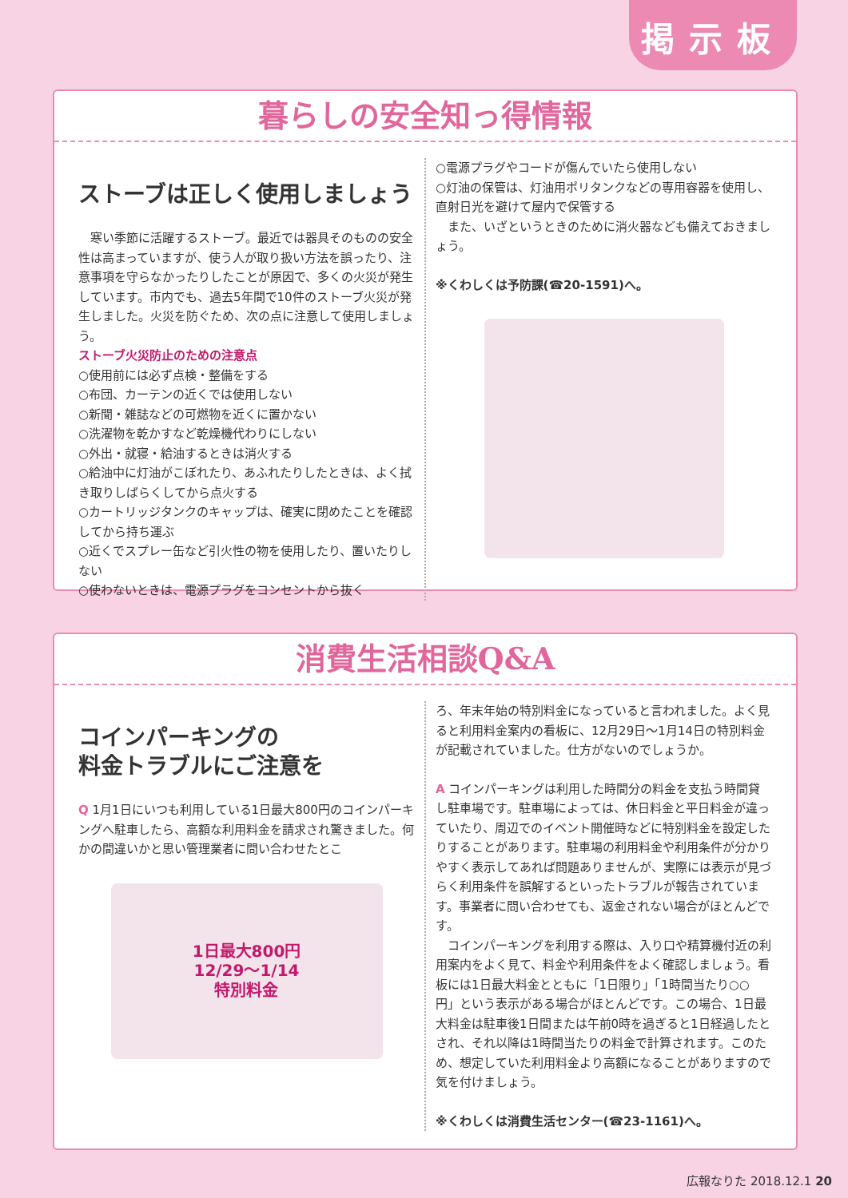掲示板
暮らしの安全知っ得情報
ストーブは正しく使用しましょう
　寒い季節に活躍するストーブ。最近では器具そのものの安全性は高まっていますが、使う人が取り扱い方法を誤ったり、注意事項を守らなかったりしたことが原因で、多くの火災が発生しています。市内でも、過去5年間で10件のストーブ火災が発生しました。火災を防ぐため、次の点に注意して使用しましょう。
ストーブ火災防止のための注意点
○使用前には必ず点検・整備をする
○布団、カーテンの近くでは使用しない
○新聞・雑誌などの可燃物を近くに置かない
○洗濯物を乾かすなど乾燥機代わりにしない
○外出・就寝・給油するときは消火する
○給油中に灯油がこぼれたり、あふれたりしたときは、よく拭き取りしばらくしてから点火する
○カートリッジタンクのキャップは、確実に閉めたことを確認してから持ち運ぶ
○近くでスプレー缶など引火性の物を使用したり、置いたりしない
○使わないときは、電源プラグをコンセントから抜く
○電源プラグやコードが傷んでいたら使用しない
○灯油の保管は、灯油用ポリタンクなどの専用容器を使用し、直射日光を避けて屋内で保管する
　また、いざというときのために消火器なども備えておきましょう。
※くわしくは予防課(☎20-1591)へ。
消費生活相談Q&A
コインパーキングの
料金トラブルにご注意を
Q 1月1日にいつも利用している1日最大800円のコインパーキングへ駐車したら、高額な利用料金を請求され驚きました。何かの間違いかと思い管理業者に問い合わせたとこ
1日最大800円
12/29～1/14
特別料金
ろ、年末年始の特別料金になっていると言われました。よく見ると利用料金案内の看板に、12月29日～1月14日の特別料金が記載されていました。仕方がないのでしょうか。
A コインパーキングは利用した時間分の料金を支払う時間貸し駐車場です。駐車場によっては、休日料金と平日料金が違っていたり、周辺でのイベント開催時などに特別料金を設定したりすることがあります。駐車場の利用料金や利用条件が分かりやすく表示してあれば問題ありませんが、実際には表示が見づらく利用条件を誤解するといったトラブルが報告されています。事業者に問い合わせても、返金されない場合がほとんどです。
　コインパーキングを利用する際は、入り口や精算機付近の利用案内をよく見て、料金や利用条件をよく確認しましょう。看板には1日最大料金とともに「1日限り」「1時間当たり○○円」という表示がある場合がほとんどです。この場合、1日最大料金は駐車後1日間または午前0時を過ぎると1日経過したとされ、それ以降は1時間当たりの料金で計算されます。このため、想定していた利用料金より高額になることがありますので気を付けましょう。
※くわしくは消費生活センター(☎23-1161)へ。
広報なりた 2018.12.1 20